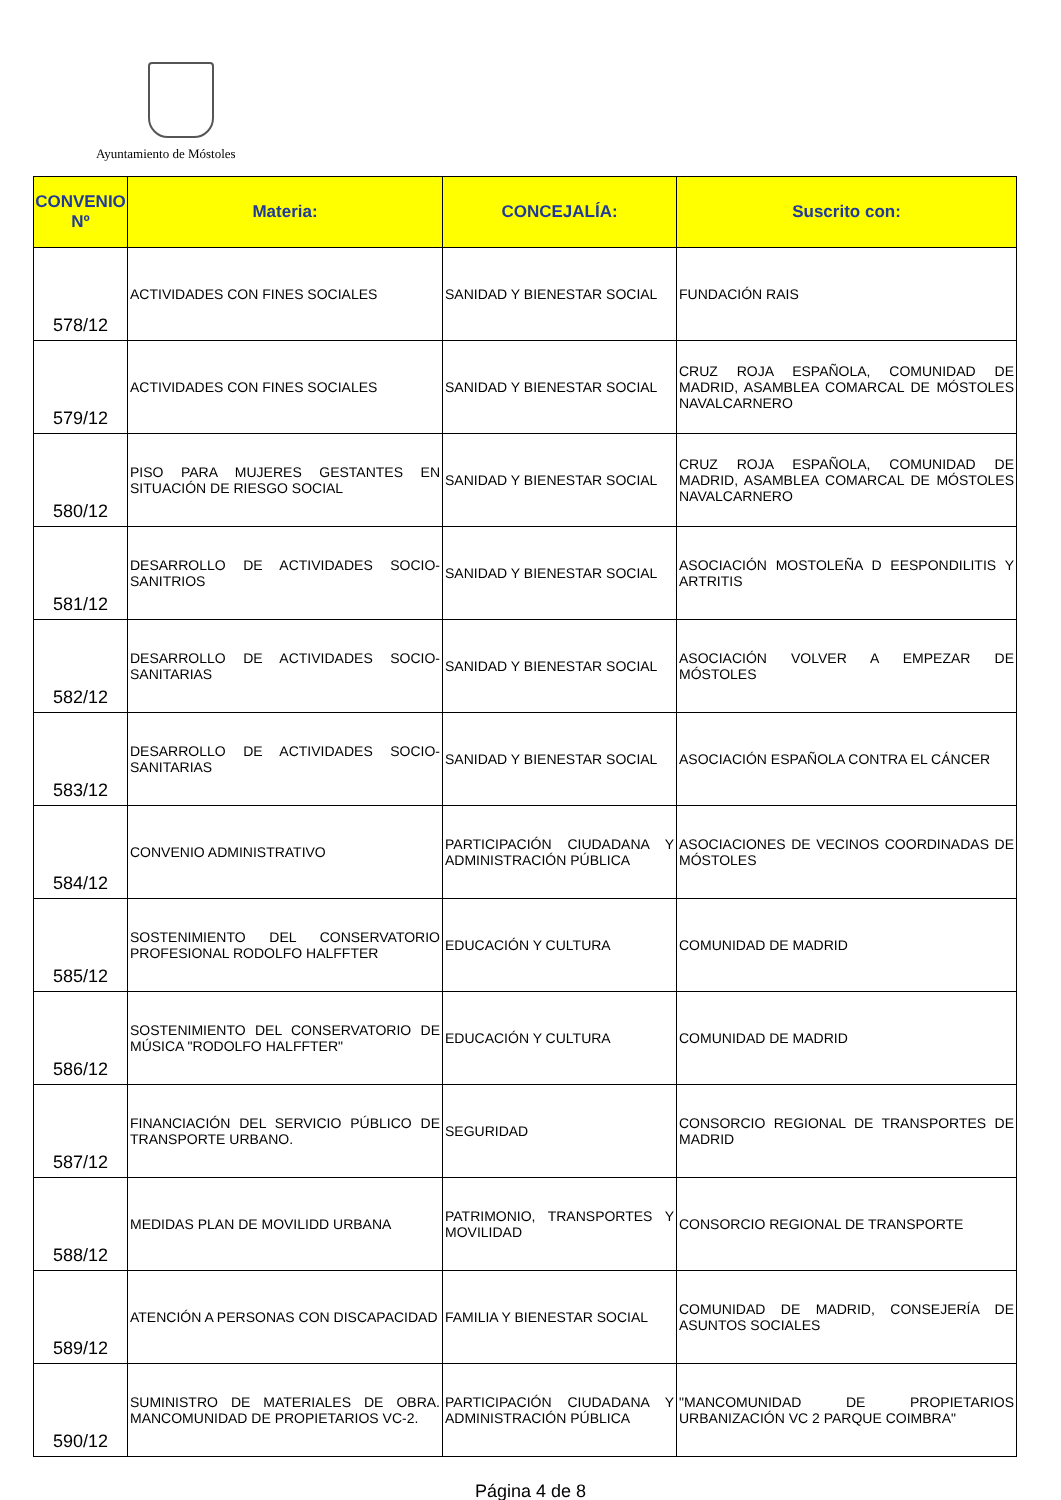Ayuntamiento de Móstoles
| CONVENIO Nº | Materia: | CONCEJALÍA: | Suscrito con: |
| --- | --- | --- | --- |
| 578/12 | ACTIVIDADES CON FINES SOCIALES | SANIDAD Y BIENESTAR SOCIAL | FUNDACIÓN RAIS |
| 579/12 | ACTIVIDADES CON FINES SOCIALES | SANIDAD Y BIENESTAR SOCIAL | CRUZ ROJA ESPAÑOLA, COMUNIDAD DE MADRID, ASAMBLEA COMARCAL DE MÓSTOLES NAVALCARNERO |
| 580/12 | PISO PARA MUJERES GESTANTES EN SITUACIÓN DE RIESGO SOCIAL | SANIDAD Y BIENESTAR SOCIAL | CRUZ ROJA ESPAÑOLA, COMUNIDAD DE MADRID, ASAMBLEA COMARCAL DE MÓSTOLES NAVALCARNERO |
| 581/12 | DESARROLLO DE ACTIVIDADES SOCIO-SANITRIOS | SANIDAD Y BIENESTAR SOCIAL | ASOCIACIÓN MOSTOLEÑA D EESPONDILITIS Y ARTRITIS |
| 582/12 | DESARROLLO DE ACTIVIDADES SOCIO-SANITARIAS | SANIDAD Y BIENESTAR SOCIAL | ASOCIACIÓN VOLVER A EMPEZAR DE MÓSTOLES |
| 583/12 | DESARROLLO DE ACTIVIDADES SOCIO-SANITARIAS | SANIDAD Y BIENESTAR SOCIAL | ASOCIACIÓN ESPAÑOLA CONTRA EL CÁNCER |
| 584/12 | CONVENIO ADMINISTRATIVO | PARTICIPACIÓN CIUDADANA Y ADMINISTRACIÓN PÚBLICA | ASOCIACIONES DE VECINOS COORDINADAS DE MÓSTOLES |
| 585/12 | SOSTENIMIENTO DEL CONSERVATORIO PROFESIONAL RODOLFO HALFFTER | EDUCACIÓN Y CULTURA | COMUNIDAD DE MADRID |
| 586/12 | SOSTENIMIENTO DEL CONSERVATORIO DE MÚSICA "RODOLFO HALFFTER" | EDUCACIÓN Y CULTURA | COMUNIDAD DE MADRID |
| 587/12 | FINANCIACIÓN DEL SERVICIO PÚBLICO DE TRANSPORTE URBANO. | SEGURIDAD | CONSORCIO REGIONAL DE TRANSPORTES DE MADRID |
| 588/12 | MEDIDAS PLAN DE MOVILIDD URBANA | PATRIMONIO, TRANSPORTES Y MOVILIDAD | CONSORCIO REGIONAL DE TRANSPORTE |
| 589/12 | ATENCIÓN A PERSONAS CON DISCAPACIDAD | FAMILIA Y BIENESTAR SOCIAL | COMUNIDAD DE MADRID, CONSEJERÍA DE ASUNTOS SOCIALES |
| 590/12 | SUMINISTRO DE MATERIALES DE OBRA. MANCOMUNIDAD DE PROPIETARIOS VC-2. | PARTICIPACIÓN CIUDADANA Y ADMINISTRACIÓN PÚBLICA | "MANCOMUNIDAD DE PROPIETARIOS URBANIZACIÓN VC 2 PARQUE COIMBRA" |
Página 4 de 8